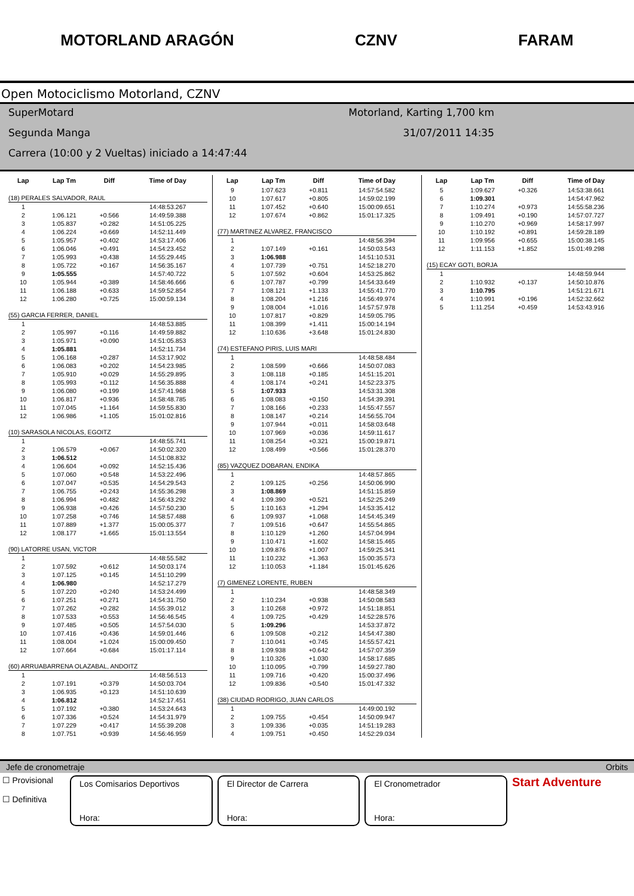MOTORLAND ARAGÓN CZNV FARAM
Open Motociclismo Motorland, CZNV
SuperMotard Motorland, Karting 1,700 km
Segunda Manga 31/07/2011 14:35
Carrera (10:00 y 2 Vueltas) iniciado a 14:47:44
| Lap | Lap Tm | Diff | Time of Day |
| --- | --- | --- | --- |
| (18) PERALES SALVADOR, RAUL | | | |
| 1 | | | 14:48:53.267 |
| 2 | 1:06.121 | +0.566 | 14:49:59.388 |
| 3 | 1:05.837 | +0.282 | 14:51:05.225 |
| 4 | 1:06.224 | +0.669 | 14:52:11.449 |
| 5 | 1:05.957 | +0.402 | 14:53:17.406 |
| 6 | 1:06.046 | +0.491 | 14:54:23.452 |
| 7 | 1:05.993 | +0.438 | 14:55:29.445 |
| 8 | 1:05.722 | +0.167 | 14:56:35.167 |
| 9 | 1:05.555 | | 14:57:40.722 |
| 10 | 1:05.944 | +0.389 | 14:58:46.666 |
| 11 | 1:06.188 | +0.633 | 14:59:52.854 |
| 12 | 1:06.280 | +0.725 | 15:00:59.134 |
| (55) GARCIA FERRER, DANIEL | | | |
| 1 | | | 14:48:53.885 |
| 2 | 1:05.997 | +0.116 | 14:49:59.882 |
| 3 | 1:05.971 | +0.090 | 14:51:05.853 |
| 4 | 1:05.881 | | 14:52:11.734 |
| 5 | 1:06.168 | +0.287 | 14:53:17.902 |
| 6 | 1:06.083 | +0.202 | 14:54:23.985 |
| 7 | 1:05.910 | +0.029 | 14:55:29.895 |
| 8 | 1:05.993 | +0.112 | 14:56:35.888 |
| 9 | 1:06.080 | +0.199 | 14:57:41.968 |
| 10 | 1:06.817 | +0.936 | 14:58:48.785 |
| 11 | 1:07.045 | +1.164 | 14:59:55.830 |
| 12 | 1:06.986 | +1.105 | 15:01:02.816 |
| (10) SARASOLA NICOLAS, EGOITZ | | | |
| 1 | | | 14:48:55.741 |
| 2 | 1:06.579 | +0.067 | 14:50:02.320 |
| 3 | 1:06.512 | | 14:51:08.832 |
| 4 | 1:06.604 | +0.092 | 14:52:15.436 |
| 5 | 1:07.060 | +0.548 | 14:53:22.496 |
| 6 | 1:07.047 | +0.535 | 14:54:29.543 |
| 7 | 1:06.755 | +0.243 | 14:55:36.298 |
| 8 | 1:06.994 | +0.482 | 14:56:43.292 |
| 9 | 1:06.938 | +0.426 | 14:57:50.230 |
| 10 | 1:07.258 | +0.746 | 14:58:57.488 |
| 11 | 1:07.889 | +1.377 | 15:00:05.377 |
| 12 | 1:08.177 | +1.665 | 15:01:13.554 |
| (90) LATORRE USAN, VICTOR | | | |
| 1 | | | 14:48:55.582 |
| 2 | 1:07.592 | +0.612 | 14:50:03.174 |
| 3 | 1:07.125 | +0.145 | 14:51:10.299 |
| 4 | 1:06.980 | | 14:52:17.279 |
| 5 | 1:07.220 | +0.240 | 14:53:24.499 |
| 6 | 1:07.251 | +0.271 | 14:54:31.750 |
| 7 | 1:07.262 | +0.282 | 14:55:39.012 |
| 8 | 1:07.533 | +0.553 | 14:56:46.545 |
| 9 | 1:07.485 | +0.505 | 14:57:54.030 |
| 10 | 1:07.416 | +0.436 | 14:59:01.446 |
| 11 | 1:08.004 | +1.024 | 15:00:09.450 |
| 12 | 1:07.664 | +0.684 | 15:01:17.114 |
| (60) ARRUABARRENA OLAZABAL, ANDOITZ | | | |
| 1 | | | 14:48:56.513 |
| 2 | 1:07.191 | +0.379 | 14:50:03.704 |
| 3 | 1:06.935 | +0.123 | 14:51:10.639 |
| 4 | 1:06.812 | | 14:52:17.451 |
| 5 | 1:07.192 | +0.380 | 14:53:24.643 |
| 6 | 1:07.336 | +0.524 | 14:54:31.979 |
| 7 | 1:07.229 | +0.417 | 14:55:39.208 |
| 8 | 1:07.751 | +0.939 | 14:56:46.959 |
| Lap | Lap Tm | Diff | Time of Day |
| --- | --- | --- | --- |
| 9 | 1:07.623 | +0.811 | 14:57:54.582 |
| 10 | 1:07.617 | +0.805 | 14:59:02.199 |
| 11 | 1:07.452 | +0.640 | 15:00:09.651 |
| 12 | 1:07.674 | +0.862 | 15:01:17.325 |
| (77) MARTINEZ ALVAREZ, FRANCISCO | | | |
| 1 | | | 14:48:56.394 |
| 2 | 1:07.149 | +0.161 | 14:50:03.543 |
| 3 | 1:06.988 | | 14:51:10.531 |
| 4 | 1:07.739 | +0.751 | 14:52:18.270 |
| 5 | 1:07.592 | +0.604 | 14:53:25.862 |
| 6 | 1:07.787 | +0.799 | 14:54:33.649 |
| 7 | 1:08.121 | +1.133 | 14:55:41.770 |
| 8 | 1:08.204 | +1.216 | 14:56:49.974 |
| 9 | 1:08.004 | +1.016 | 14:57:57.978 |
| 10 | 1:07.817 | +0.829 | 14:59:05.795 |
| 11 | 1:08.399 | +1.411 | 15:00:14.194 |
| 12 | 1:10.636 | +3.648 | 15:01:24.830 |
| (74) ESTEFANO PIRIS, LUIS MARI | | | |
| 1 | | | 14:48:58.484 |
| 2 | 1:08.599 | +0.666 | 14:50:07.083 |
| 3 | 1:08.118 | +0.185 | 14:51:15.201 |
| 4 | 1:08.174 | +0.241 | 14:52:23.375 |
| 5 | 1:07.933 | | 14:53:31.308 |
| 6 | 1:08.083 | +0.150 | 14:54:39.391 |
| 7 | 1:08.166 | +0.233 | 14:55:47.557 |
| 8 | 1:08.147 | +0.214 | 14:56:55.704 |
| 9 | 1:07.944 | +0.011 | 14:58:03.648 |
| 10 | 1:07.969 | +0.036 | 14:59:11.617 |
| 11 | 1:08.254 | +0.321 | 15:00:19.871 |
| 12 | 1:08.499 | +0.566 | 15:01:28.370 |
| (85) VAZQUEZ DOBARAN, ENDIKA | | | |
| 1 | | | 14:48:57.865 |
| 2 | 1:09.125 | +0.256 | 14:50:06.990 |
| 3 | 1:08.869 | | 14:51:15.859 |
| 4 | 1:09.390 | +0.521 | 14:52:25.249 |
| 5 | 1:10.163 | +1.294 | 14:53:35.412 |
| 6 | 1:09.937 | +1.068 | 14:54:45.349 |
| 7 | 1:09.516 | +0.647 | 14:55:54.865 |
| 8 | 1:10.129 | +1.260 | 14:57:04.994 |
| 9 | 1:10.471 | +1.602 | 14:58:15.465 |
| 10 | 1:09.876 | +1.007 | 14:59:25.341 |
| 11 | 1:10.232 | +1.363 | 15:00:35.573 |
| 12 | 1:10.053 | +1.184 | 15:01:45.626 |
| (7) GIMENEZ LORENTE, RUBEN | | | |
| 1 | | | 14:48:58.349 |
| 2 | 1:10.234 | +0.938 | 14:50:08.583 |
| 3 | 1:10.268 | +0.972 | 14:51:18.851 |
| 4 | 1:09.725 | +0.429 | 14:52:28.576 |
| 5 | 1:09.296 | | 14:53:37.872 |
| 6 | 1:09.508 | +0.212 | 14:54:47.380 |
| 7 | 1:10.041 | +0.745 | 14:55:57.421 |
| 8 | 1:09.938 | +0.642 | 14:57:07.359 |
| 9 | 1:10.326 | +1.030 | 14:58:17.685 |
| 10 | 1:10.095 | +0.799 | 14:59:27.780 |
| 11 | 1:09.716 | +0.420 | 15:00:37.496 |
| 12 | 1:09.836 | +0.540 | 15:01:47.332 |
| (38) CIUDAD RODRIGO, JUAN CARLOS | | | |
| 1 | | | 14:49:00.192 |
| 2 | 1:09.755 | +0.454 | 14:50:09.947 |
| 3 | 1:09.336 | +0.035 | 14:51:19.283 |
| 4 | 1:09.751 | +0.450 | 14:52:29.034 |
| Lap | Lap Tm | Diff | Time of Day |
| --- | --- | --- | --- |
| 5 | 1:09.627 | +0.326 | 14:53:38.661 |
| 6 | 1:09.301 | | 14:54:47.962 |
| 7 | 1:10.274 | +0.973 | 14:55:58.236 |
| 8 | 1:09.491 | +0.190 | 14:57:07.727 |
| 9 | 1:10.270 | +0.969 | 14:58:17.997 |
| 10 | 1:10.192 | +0.891 | 14:59:28.189 |
| 11 | 1:09.956 | +0.655 | 15:00:38.145 |
| 12 | 1:11.153 | +1.852 | 15:01:49.298 |
| (15) ECAY GOTI, BORJA | | | |
| 1 | | | 14:48:59.944 |
| 2 | 1:10.932 | +0.137 | 14:50:10.876 |
| 3 | 1:10.795 | | 14:51:21.671 |
| 4 | 1:10.991 | +0.196 | 14:52:32.662 |
| 5 | 1:11.254 | +0.459 | 14:53:43.916 |
Jefe de cronometraje Orbits
☐ Provisional
☐ Definitiva
Los Comisarios Deportivos
Hora:
El Director de Carrera
Hora:
El Cronometrador
Hora:
Start Adventure